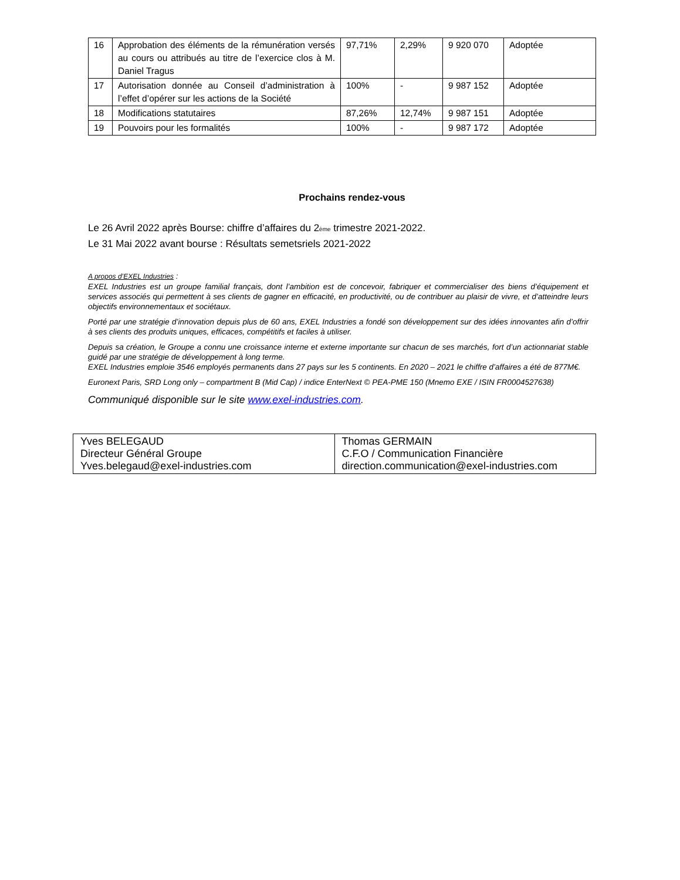| 16 | Approbation des éléments de la rémunération versés au cours ou attribués au titre de l’exercice clos à M. Daniel Tragus | 97,71% | 2,29% | 9 920 070 | Adoptée |
| 17 | Autorisation donnée au Conseil d’administration à l’effet d’opérer sur les actions de la Société | 100% | - | 9 987 152 | Adoptée |
| 18 | Modifications statutaires | 87,26% | 12,74% | 9 987 151 | Adoptée |
| 19 | Pouvoirs pour les formalités | 100% | - | 9 987 172 | Adoptée |
Prochains rendez-vous
Le 26 Avril 2022 après Bourse: chiffre d’affaires du 2ème trimestre 2021-2022.
Le 31 Mai 2022 avant bourse : Résultats semetsriels 2021-2022
A propos d’EXEL Industries :
EXEL Industries est un groupe familial français, dont l’ambition est de concevoir, fabriquer et commercialiser des biens d’équipement et services associés qui permettent à ses clients de gagner en efficacité, en productivité, ou de contribuer au plaisir de vivre, et d’atteindre leurs objectifs environnementaux et sociétaux.
Porté par une stratégie d’innovation depuis plus de 60 ans, EXEL Industries a fondé son développement sur des idées innovantes afin d’offrir à ses clients des produits uniques, efficaces, compétitifs et faciles à utiliser.
Depuis sa création, le Groupe a connu une croissance interne et externe importante sur chacun de ses marchés, fort d’un actionnariat stable guidé par une stratégie de développement à long terme.
EXEL Industries emploie 3546 employés permanents dans 27 pays sur les 5 continents. En 2020 – 2021 le chiffre d’affaires a été de 877M€.
Euronext Paris, SRD Long only – compartment B (Mid Cap) / indice EnterNext © PEA-PME 150 (Mnemo EXE / ISIN FR0004527638)
Communiqué disponible sur le site www.exel-industries.com.
| Yves BELEGAUD Directeur Général Groupe Yves.belegaud@exel-industries.com | Thomas GERMAIN C.F.O / Communication Financière direction.communication@exel-industries.com |